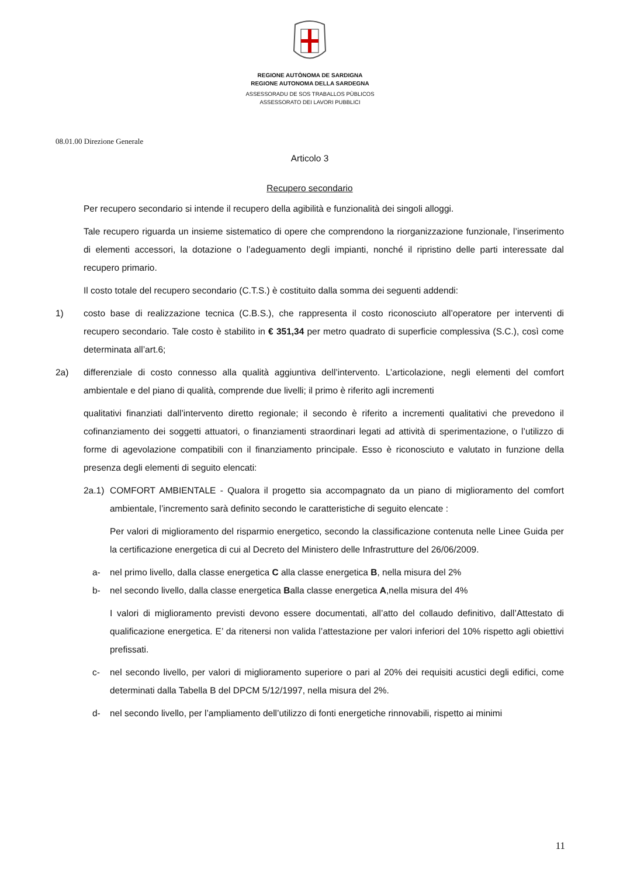REGIONE AUTÒNOMA DE SARDIGNA
REGIONE AUTONOMA DELLA SARDEGNA
ASSESSORADU DE SOS TRABALLOS PÙBLICOS
ASSESSORATO DEI LAVORI PUBBLICI
08.01.00 Direzione Generale
Articolo 3
Recupero secondario
Per recupero secondario si intende il recupero della agibilità e funzionalità dei singoli alloggi.
Tale recupero riguarda un insieme sistematico di opere che comprendono la riorganizzazione funzionale, l’inserimento di elementi accessori, la dotazione o l’adeguamento degli impianti, nonché il ripristino delle parti interessate dal recupero primario.
Il costo totale del recupero secondario (C.T.S.) è costituito dalla somma dei seguenti addendi:
1) costo base di realizzazione tecnica (C.B.S.), che rappresenta il costo riconosciuto all’operatore per interventi di recupero secondario. Tale costo è stabilito in € 351,34 per metro quadrato di superficie complessiva (S.C.), così come determinata all’art.6;
2a) differenziale di costo connesso alla qualità aggiuntiva dell’intervento. L’articolazione, negli elementi del comfort ambientale e del piano di qualità, comprende due livelli; il primo è riferito agli incrementi
qualitativi finanziati dall’intervento diretto regionale; il secondo è riferito a incrementi qualitativi che prevedono il cofinanziamento dei soggetti attuatori, o finanziamenti straordinari legati ad attività di sperimentazione, o l’utilizzo di forme di agevolazione compatibili con il finanziamento principale. Esso è riconosciuto e valutato in funzione della presenza degli elementi di seguito elencati:
2a.1) COMFORT AMBIENTALE - Qualora il progetto sia accompagnato da un piano di miglioramento del comfort ambientale, l’incremento sarà definito secondo le caratteristiche di seguito elencate :
Per valori di miglioramento del risparmio energetico, secondo la classificazione contenuta nelle Linee Guida per la certificazione energetica di cui al Decreto del Ministero delle Infrastrutture del 26/06/2009.
a- nel primo livello, dalla classe energetica C alla classe energetica B, nella misura del 2%
b- nel secondo livello, dalla classe energetica Balla classe energetica A,nella misura del 4%
I valori di miglioramento previsti devono essere documentati, all’atto del collaudo definitivo, dall’Attestato di qualificazione energetica. E’ da ritenersi non valida l’attestazione per valori inferiori del 10% rispetto agli obiettivi prefissati.
c- nel secondo livello, per valori di miglioramento superiore o pari al 20% dei requisiti acustici degli edifici, come determinati dalla Tabella B del DPCM 5/12/1997, nella misura del 2%.
d- nel secondo livello, per l’ampliamento dell’utilizzo di fonti energetiche rinnovabili, rispetto ai minimi
11